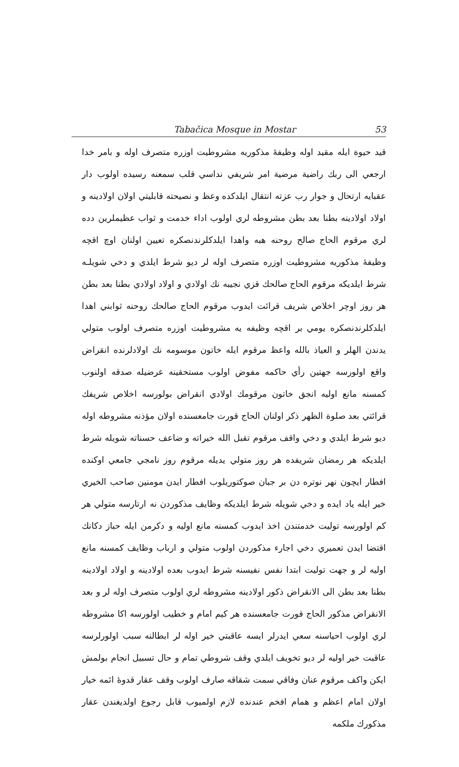Tabačica Mosque in Mostar 53
قيد حيوة ايله مقيد اوله وظيفهٔ مذكوريه مشروطيت اوزره متصرف اوله و بامر خدا ارجعي الى ربك راضية مرضية امر شريفي نداسي قلب سمعنه رسيده اولوب دار عقبايه ارتحال و جوار رب عزته انتقال ايلدكده وعظ و نصيحته قابليتي اولان اولادينه و اولاد اولادينه بطنا بعد بطن مشروطه لري اولوب اداء خدمت و ثواب عظيملرين دده لري مرقوم الحاج صالح روحنه هبه واهدا ايلدكلرندنصكره تعيين اولنان اوچ اقچه وظيفهٔ مذكوريه مشروطيت اوزره متصرف اوله لر ديو شرط ايلدي و دخي شويلـه شرط ايلديكه مرقوم الحاج صالحك قزي نجيبه نك اولادي و اولاد اولادي بطنا بعد بطن هر روز اوچر اخلاص شريف قرائت ايدوب مرقوم الحاج صالحك روحنه ثوابني اهدا ايلدكلرندنصكره يومي بر اقچه وظيفه يه مشروطيت اوزره متصرف اولوب متولي يدندن الهلر و العياذ بالله واعظ مرقوم ايله خاتون موسومه نك اولادلرنده انقراض واقع اولورسه جهتين رأي حاكمه مفوض اولوب مستحقينه عرضيله صدقه اولنوب كمسنه مانع اوليه انجق خاتون مرقومك اولادي انقراض بولورسه اخلاص شريفك قرائتي بعد صلوة الظهر ذكر اولنان الحاج قورت جامعسنده اولان مؤذنه مشروطه اوله ديو شرط ايلدي و دخي واقف مرقوم تقبل الله خيراته و ضاعف حسناته شويله شرط ايلديكه هر رمضان شريفده هر روز متولي يديله مرقوم روز نامجي جامعي اوكنده افطار ايچون نهر نوتره دن بر جبان صوكتوريلوب افطار ايدن مومنين صاحب الخيري خير ايله ياد ايده و دخي شويله شرط ايلديكه وظايف مذكوردن نه ارتارسه متولي هر كم اولورسه توليت خدمتندن اخذ ايدوب كمسنه مانع اوليه و دكرمن ايله حباز دكانك اقتضا ايدن تعميري دخي اجارء مذكوردن اولوب متولي و ارباب وظايف كمسنه مانع اوليه لر و جهت توليت ابتدا نفس نفيسنه شرط ايدوب بعده اولادينه و اولاد اولادينه بطنا بعد بطن الى الانقراض ذكور اولادينه مشروطه لري اولوب متصرف اوله لر و بعد الانقراض مذكور الحاج قورت جامعسنده هر كيم امام و خطيب اولورسه اكا مشروطه لري اولوب احياسنه سعي ايدرلر ايسه عاقبتي خير اوله لر ابطالنه سبب اولورلرسه عاقبت خير اوليه لر ديو تخويف ايلدي وقف شروطي تمام و حال تسبيل انجام بولمش ايكن واكف مرقوم عنان وفاقي سمت شقاقه صارف اولوب وقف عقار قدوهٔ ائمه خيار اولان امام اعظم و همام افخم عندنده لازم اولميوب قابل رجوع اولديغندن عقار مذكورك ملكمه